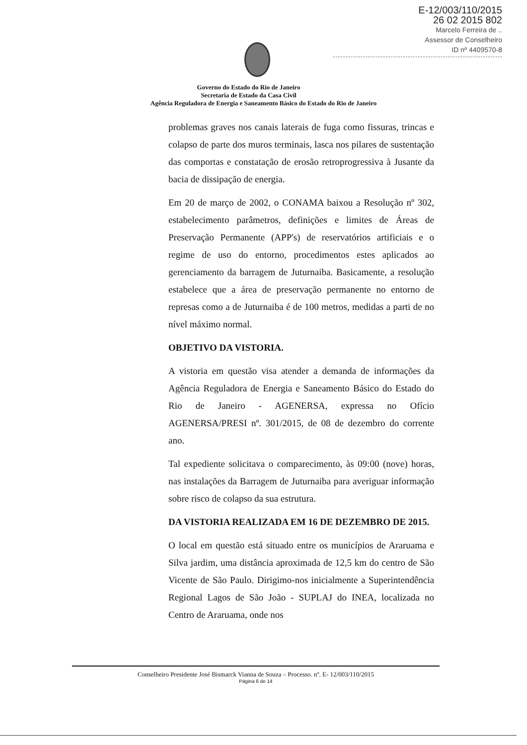E-12/003/110/2015
26 02 2015 802
Marcelo Ferreira de ..
Assessor de Conselheiro
ID nº 4409570-8
Governo do Estado do Rio de Janeiro
Secretaria de Estado da Casa Civil
Agência Reguladora de Energia e Saneamento Básico do Estado do Rio de Janeiro
problemas graves nos canais laterais de fuga como fissuras, trincas e colapso de parte dos muros terminais, lasca nos pilares de sustentação das comportas e constatação de erosão retroprogressiva à Jusante da bacia de dissipação de energia.
Em 20 de março de 2002, o CONAMA baixou a Resolução nº 302, estabelecimento parâmetros, definições e limites de Áreas de Preservação Permanente (APP's) de reservatórios artificiais e o regime de uso do entorno, procedimentos estes aplicados ao gerenciamento da barragem de Juturnaiba. Basicamente, a resolução estabelece que a área de preservação permanente no entorno de represas como a de Juturnaiba é de 100 metros, medidas a parti de no nível máximo normal.
OBJETIVO DA VISTORIA.
A vistoria em questão visa atender a demanda de informações da Agência Reguladora de Energia e Saneamento Básico do Estado do Rio de Janeiro - AGENERSA, expressa no Ofício AGENERSA/PRESI nº. 301/2015, de 08 de dezembro do corrente ano.
Tal expediente solicitava o comparecimento, às 09:00 (nove) horas, nas instalações da Barragem de Juturnaiba para averiguar informação sobre risco de colapso da sua estrutura.
DA VISTORIA REALIZADA EM 16 DE DEZEMBRO DE 2015.
O local em questão está situado entre os municípios de Araruama e Silva jardim, uma distância aproximada de 12,5 km do centro de São Vicente de São Paulo. Dirigimo-nos inicialmente a Superintendência Regional Lagos de São João - SUPLAJ do INEA, localizada no Centro de Araruama, onde nos
Conselheiro Presidente José Bismarck Vianna de Souza – Processo. nº. E- 12/003/110/2015
Página 6 de 14